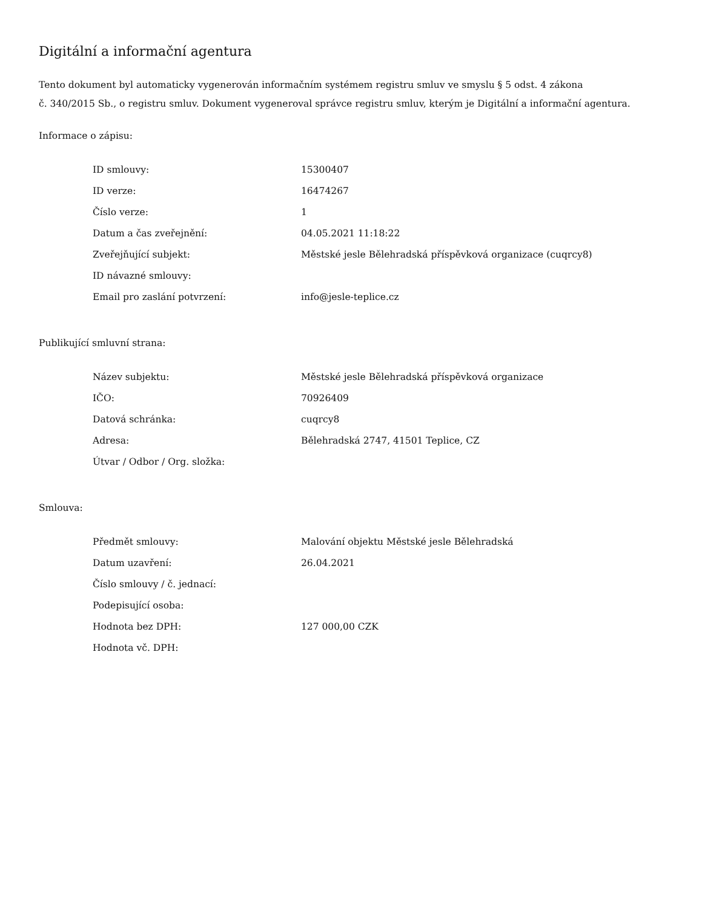Digitální a informační agentura
Tento dokument byl automaticky vygenerován informačním systémem registru smluv ve smyslu § 5 odst. 4 zákona
č. 340/2015 Sb., o registru smluv. Dokument vygeneroval správce registru smluv, kterým je Digitální a informační agentura.
Informace o zápisu:
| ID smlouvy: | 15300407 |
| ID verze: | 16474267 |
| Číslo verze: | 1 |
| Datum a čas zveřejnění: | 04.05.2021 11:18:22 |
| Zveřejňující subjekt: | Městské jesle Bělehradská příspěvková organizace (cuqrcy8) |
| ID návazné smlouvy: | |
| Email pro zaslání potvrzení: | info@jesle-teplice.cz |
Publikující smluvní strana:
| Název subjektu: | Městské jesle Bělehradská příspěvková organizace |
| IČO: | 70926409 |
| Datová schránka: | cuqrcy8 |
| Adresa: | Bělehradská 2747, 41501 Teplice, CZ |
| Útvar / Odbor / Org. složka: | |
Smlouva:
| Předmět smlouvy: | Malování objektu Městské jesle Bělehradská |
| Datum uzavření: | 26.04.2021 |
| Číslo smlouvy / č. jednací: | |
| Podepisující osoba: | |
| Hodnota bez DPH: | 127 000,00 CZK |
| Hodnota vč. DPH: | |